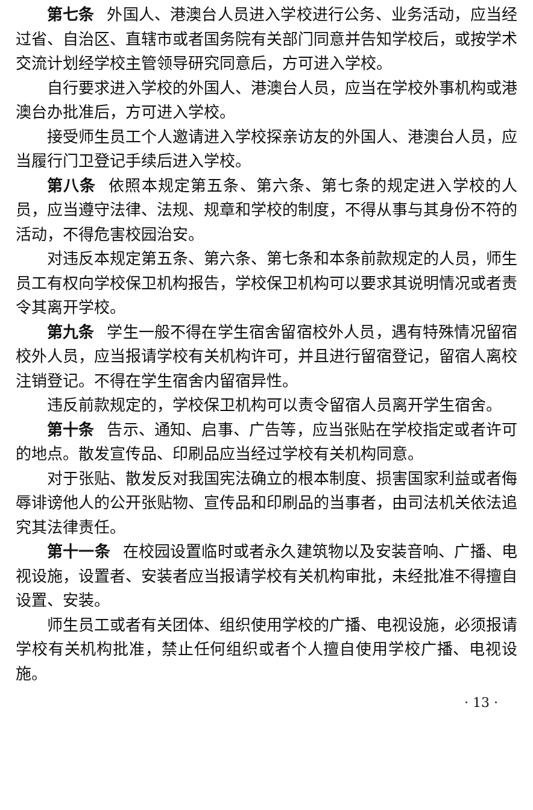第七条 外国人、港澳台人员进入学校进行公务、业务活动，应当经过省、自治区、直辖市或者国务院有关部门同意并告知学校后，或按学术交流计划经学校主管领导研究同意后，方可进入学校。
自行要求进入学校的外国人、港澳台人员，应当在学校外事机构或港澳台办批准后，方可进入学校。
接受师生员工个人邀请进入学校探亲访友的外国人、港澳台人员，应当履行门卫登记手续后进入学校。
第八条 依照本规定第五条、第六条、第七条的规定进入学校的人员，应当遵守法律、法规、规章和学校的制度，不得从事与其身份不符的活动，不得危害校园治安。
对违反本规定第五条、第六条、第七条和本条前款规定的人员，师生员工有权向学校保卫机构报告，学校保卫机构可以要求其说明情况或者责令其离开学校。
第九条 学生一般不得在学生宿舍留宿校外人员，遇有特殊情况留宿校外人员，应当报请学校有关机构许可，并且进行留宿登记，留宿人离校注销登记。不得在学生宿舍内留宿异性。
违反前款规定的，学校保卫机构可以责令留宿人员离开学生宿舍。
第十条 告示、通知、启事、广告等，应当张贴在学校指定或者许可的地点。散发宣传品、印刷品应当经过学校有关机构同意。
对于张贴、散发反对我国宪法确立的根本制度、损害国家利益或者侮辱诽谤他人的公开张贴物、宣传品和印刷品的当事者，由司法机关依法追究其法律责任。
第十一条 在校园设置临时或者永久建筑物以及安装音响、广播、电视设施，设置者、安装者应当报请学校有关机构审批，未经批准不得擅自设置、安装。
师生员工或者有关团体、组织使用学校的广播、电视设施，必须报请学校有关机构批准，禁止任何组织或者个人擅自使用学校广播、电视设施。
· 13 ·